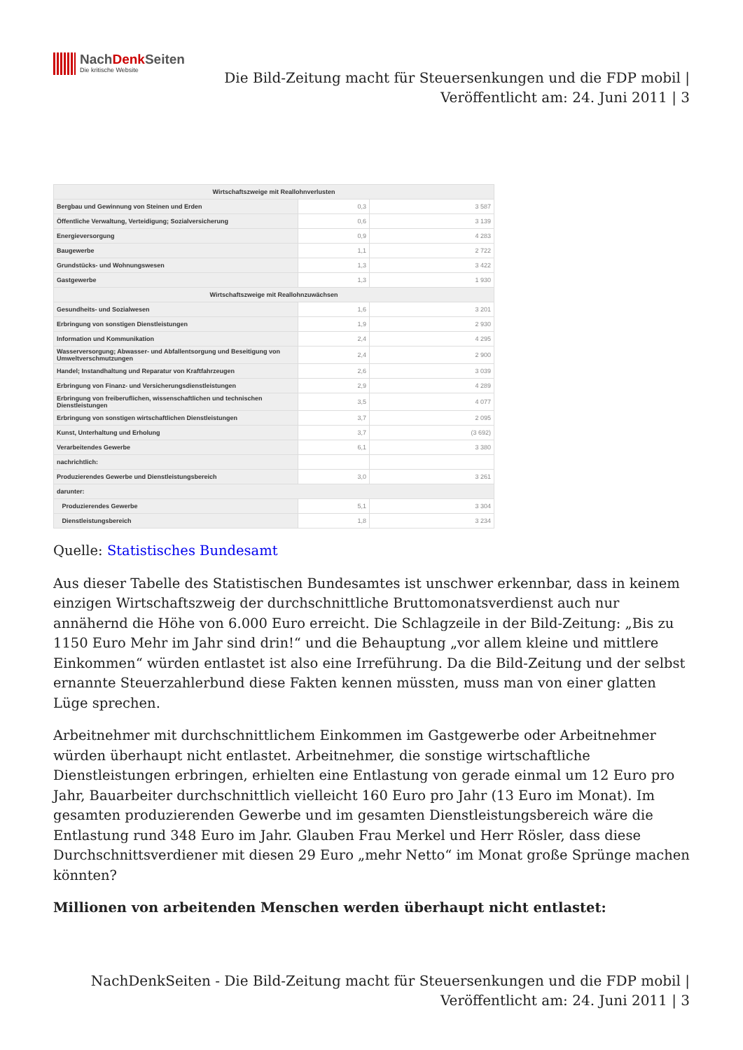NachDenk Seiten
Die kritische Website
Die Bild-Zeitung macht für Steuersenkungen und die FDP mobil |
Veröffentlicht am: 24. Juni 2011 | 3
| Wirtschaftszweige mit Reallohnverlusten | | |
| Bergbau und Gewinnung von Steinen und Erden | 0,3 | 3 587 |
| Öffentliche Verwaltung, Verteidigung; Sozialversicherung | 0,6 | 3 139 |
| Energieversorgung | 0,9 | 4 283 |
| Baugewerbe | 1,1 | 2 722 |
| Grundstücks- und Wohnungswesen | 1,3 | 3 422 |
| Gastgewerbe | 1,3 | 1 930 |
| Wirtschaftszweige mit Reallohnzuwächsen | | |
| Gesundheits- und Sozialwesen | 1,6 | 3 201 |
| Erbringung von sonstigen Dienstleistungen | 1,9 | 2 930 |
| Information und Kommunikation | 2,4 | 4 295 |
| Wasserversorgung; Abwasser- und Abfallentsorgung und Beseitigung von Umweltverschmutzungen | 2,4 | 2 900 |
| Handel; Instandhaltung und Reparatur von Kraftfahrzeugen | 2,6 | 3 039 |
| Erbringung von Finanz- und Versicherungsdienstleistungen | 2,9 | 4 289 |
| Erbringung von freiberuflichen, wissenschaftlichen und technischen Dienstleistungen | 3,5 | 4 077 |
| Erbringung von sonstigen wirtschaftlichen Dienstleistungen | 3,7 | 2 095 |
| Kunst, Unterhaltung und Erholung | 3,7 | (3 692) |
| Verarbeitendes Gewerbe | 6,1 | 3 380 |
| nachrichtlich: | | |
| Produzierendes Gewerbe und Dienstleistungsbereich | 3,0 | 3 261 |
| darunter: | | |
| Produzierendes Gewerbe | 5,1 | 3 304 |
| Dienstleistungsbereich | 1,8 | 3 234 |
Quelle: Statistisches Bundesamt
Aus dieser Tabelle des Statistischen Bundesamtes ist unschwer erkennbar, dass in keinem einzigen Wirtschaftszweig der durchschnittliche Bruttomonatsverdienst auch nur annähernd die Höhe von 6.000 Euro erreicht. Die Schlagzeile in der Bild-Zeitung: „Bis zu 1150 Euro Mehr im Jahr sind drin!“ und die Behauptung „vor allem kleine und mittlere Einkommen“ würden entlastet ist also eine Irreführung. Da die Bild-Zeitung und der selbst ernannte Steuerzahlerbund diese Fakten kennen müssten, muss man von einer glatten Lüge sprechen.
Arbeitnehmer mit durchschnittlichem Einkommen im Gastgewerbe oder Arbeitnehmer würden überhaupt nicht entlastet. Arbeitnehmer, die sonstige wirtschaftliche Dienstleistungen erbringen, erhielten eine Entlastung von gerade einmal um 12 Euro pro Jahr, Bauarbeiter durchschnittlich vielleicht 160 Euro pro Jahr (13 Euro im Monat). Im gesamten produzierenden Gewerbe und im gesamten Dienstleistungsbereich wäre die Entlastung rund 348 Euro im Jahr. Glauben Frau Merkel und Herr Rösler, dass diese Durchschnittsverdiener mit diesen 29 Euro „mehr Netto“ im Monat große Sprünge machen könnten?
Millionen von arbeitenden Menschen werden überhaupt nicht entlastet:
NachDenkSeiten - Die Bild-Zeitung macht für Steuersenkungen und die FDP mobil |
Veröffentlicht am: 24. Juni 2011 | 3